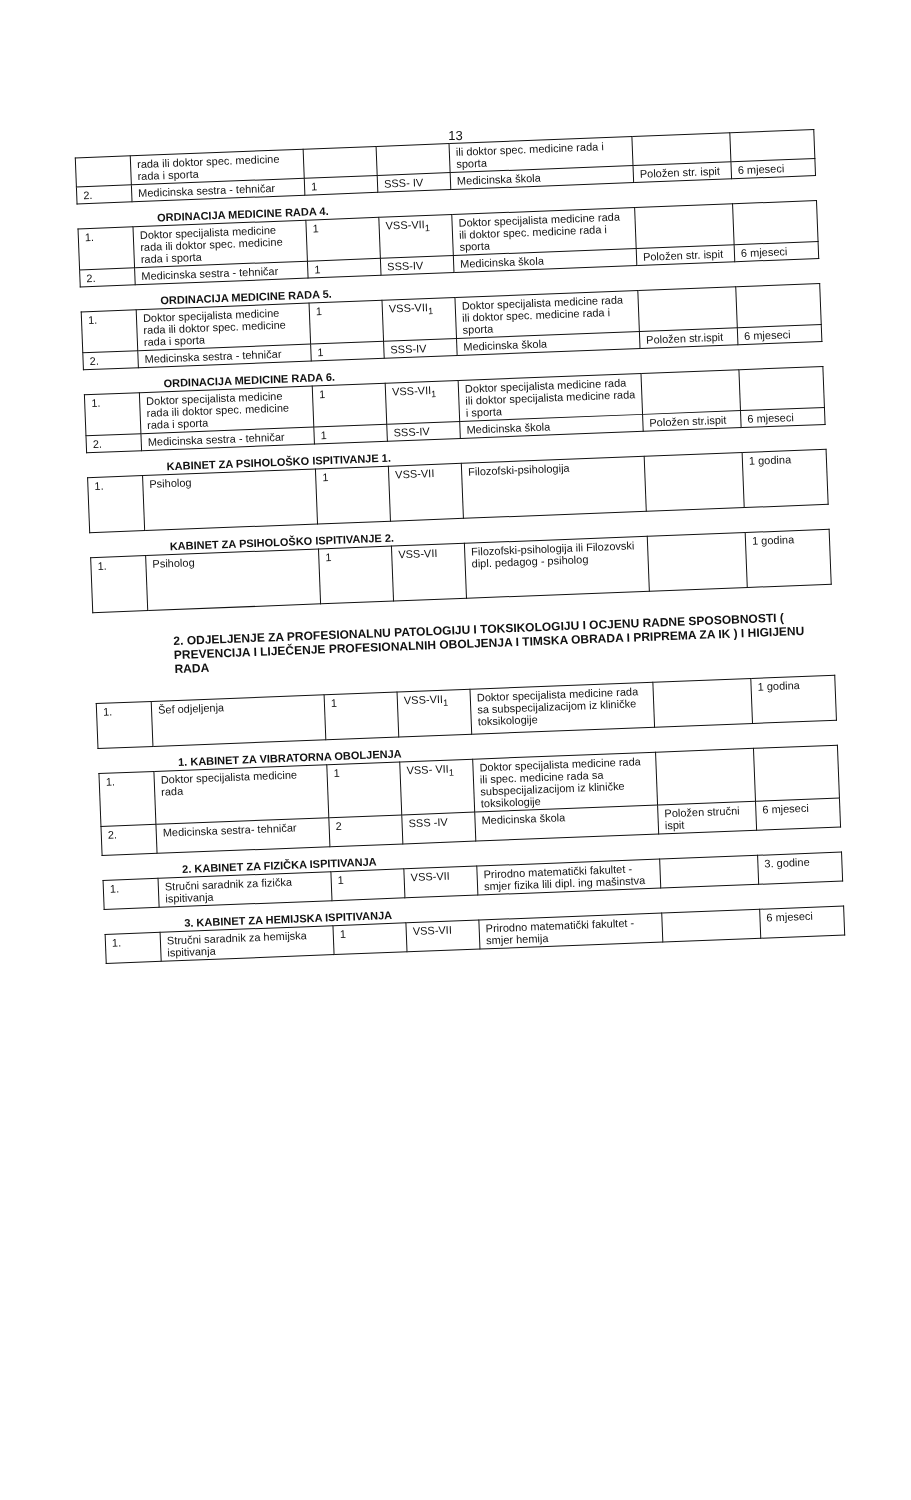13
| | rada ili doktor spec. medicine rada i sporta | | | ili doktor spec. medicine rada i sporta | | |
| 2. | Medicinska sestra - tehničar | 1 | SSS- IV | Medicinska škola | Položen str. ispit | 6 mjeseci |
ORDINACIJA MEDICINE RADA 4.
| 1. | Doktor specijalista medicine rada ili doktor spec. medicine rada i sporta | 1 | VSS-VII<sub>1</sub> | Doktor specijalista medicine rada ili doktor spec. medicine rada i sporta | | |
| 2. | Medicinska sestra - tehničar | 1 | SSS-IV | Medicinska škola | Položen str. ispit | 6 mjeseci |
ORDINACIJA MEDICINE RADA 5.
| 1. | Doktor specijalista medicine rada ili doktor spec. medicine rada i sporta | 1 | VSS-VII<sub>1</sub> | Doktor specijalista medicine rada ili doktor spec. medicine rada i sporta | | |
| 2. | Medicinska sestra - tehničar | 1 | SSS-IV | Medicinska škola | Položen str.ispit | 6 mjeseci |
ORDINACIJA MEDICINE RADA 6.
| 1. | Doktor specijalista medicine rada ili doktor spec. medicine rada i sporta | 1 | VSS-VII<sub>1</sub> | Doktor specijalista medicine rada ili doktor specijalista medicine rada i sporta | | |
| 2. | Medicinska sestra - tehničar | 1 | SSS-IV | Medicinska škola | Položen str.ispit | 6 mjeseci |
KABINET ZA PSIHOLOŠKO ISPITIVANJE 1.
| 1. | Psiholog | 1 | VSS-VII | Filozofski-psihologija | | 1 godina |
KABINET ZA PSIHOLOŠKO ISPITIVANJE 2.
| 1. | Psiholog | 1 | VSS-VII | Filozofski-psihologija ili Filozovski dipl. pedagog - psiholog | | 1 godina |
2. ODJELJENJE ZA PROFESIONALNU PATOLOGIJU I TOKSIKOLOGIJU I OCJENU RADNE SPOSOBNOSTI ( PREVENCIJA I LIJEČENJE PROFESIONALNIH OBOLJENJA I TIMSKA OBRADA I PRIPREMA ZA IK ) I HIGIJENU RADA
| 1. | Šef odjeljenja | 1 | VSS-VII<sub>1</sub> | Doktor specijalista medicine rada sa subspecijalizacijom iz kliničke toksikologije | | 1 godina |
1. KABINET ZA VIBRATORNA OBOLJENJA
| 1. | Doktor specijalista medicine rada | 1 | VSS- VII<sub>1</sub> | Doktor specijalista medicine rada ili spec. medicine rada sa subspecijalizacijom iz kliničke toksikologije | | |
| 2. | Medicinska sestra- tehničar | 2 | SSS -IV | Medicinska škola | Položen stručni ispit | 6 mjeseci |
2. KABINET ZA FIZIČKA ISPITIVANJA
| 1. | Stručni saradnik za fizička ispitivanja | 1 | VSS-VII | Prirodno matematički fakultet - smjer fizika lili dipl. ing mašinstva | | 3. godine |
3. KABINET ZA HEMIJSKA ISPITIVANJA
| 1. | Stručni saradnik za hemijska ispitivanja | 1 | VSS-VII | Prirodno matematički fakultet - smjer hemija | | 6 mjeseci |